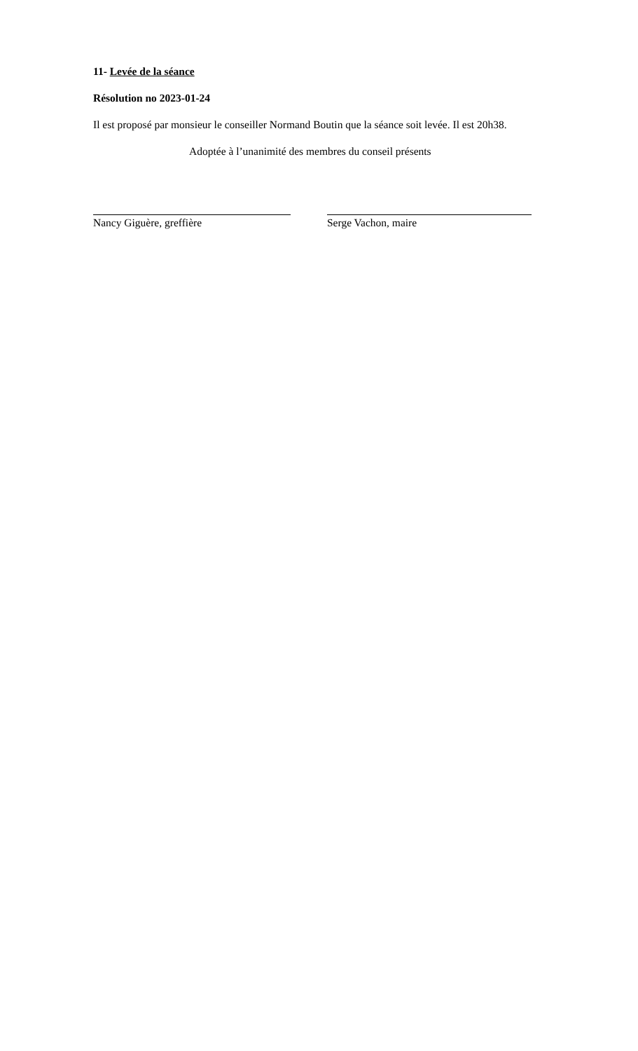11- Levée de la séance
Résolution no 2023-01-24
Il est proposé par monsieur le conseiller Normand Boutin que la séance soit levée. Il est 20h38.
Adoptée à l’unanimité des membres du conseil présents
Nancy Giguère, greffière Serge Vachon, maire